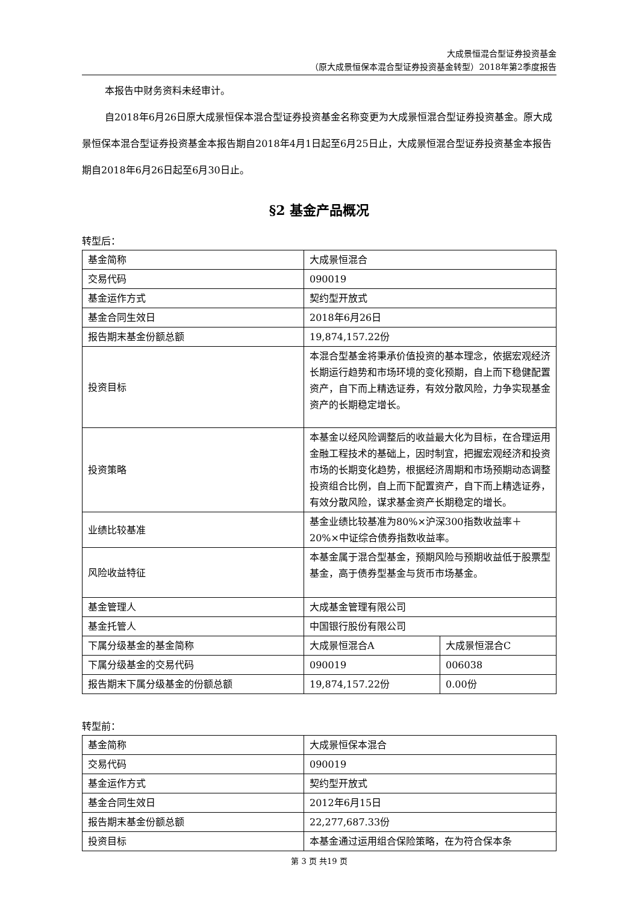大成景恒混合型证券投资基金
（原大成景恒保本混合型证券投资基金转型）2018年第2季度报告
本报告中财务资料未经审计。
自2018年6月26日原大成景恒保本混合型证券投资基金名称变更为大成景恒混合型证券投资基金。原大成景恒保本混合型证券投资基金本报告期自2018年4月1日起至6月25日止，大成景恒混合型证券投资基金本报告期自2018年6月26日起至6月30日止。
§2 基金产品概况
转型后：
| 基金简称 | 大成景恒混合 | |
| 交易代码 | 090019 | |
| 基金运作方式 | 契约型开放式 | |
| 基金合同生效日 | 2018年6月26日 | |
| 报告期末基金份额总额 | 19,874,157.22份 | |
| 投资目标 | 本混合型基金将秉承价值投资的基本理念，依据宏观经济长期运行趋势和市场环境的变化预期，自上而下稳健配置资产，自下而上精选证券，有效分散风险，力争实现基金资产的长期稳定增长。 | |
| 投资策略 | 本基金以经风险调整后的收益最大化为目标，在合理运用金融工程技术的基础上，因时制宜，把握宏观经济和投资市场的长期变化趋势，根据经济周期和市场预期动态调整投资组合比例，自上而下配置资产，自下而上精选证券，有效分散风险，谋求基金资产长期稳定的增长。 | |
| 业绩比较基准 | 基金业绩比较基准为80%×沪深300指数收益率＋20%×中证综合债券指数收益率。 | |
| 风险收益特征 | 本基金属于混合型基金，预期风险与预期收益低于股票型基金，高于债券型基金与货币市场基金。 | |
| 基金管理人 | 大成基金管理有限公司 | |
| 基金托管人 | 中国银行股份有限公司 | |
| 下属分级基金的基金简称 | 大成景恒混合A | 大成景恒混合C |
| 下属分级基金的交易代码 | 090019 | 006038 |
| 报告期末下属分级基金的份额总额 | 19,874,157.22份 | 0.00份 |
转型前：
| 基金简称 | 大成景恒保本混合 |
| 交易代码 | 090019 |
| 基金运作方式 | 契约型开放式 |
| 基金合同生效日 | 2012年6月15日 |
| 报告期末基金份额总额 | 22,277,687.33份 |
| 投资目标 | 本基金通过运用组合保险策略，在为符合保本条 |
第 3 页 共19 页